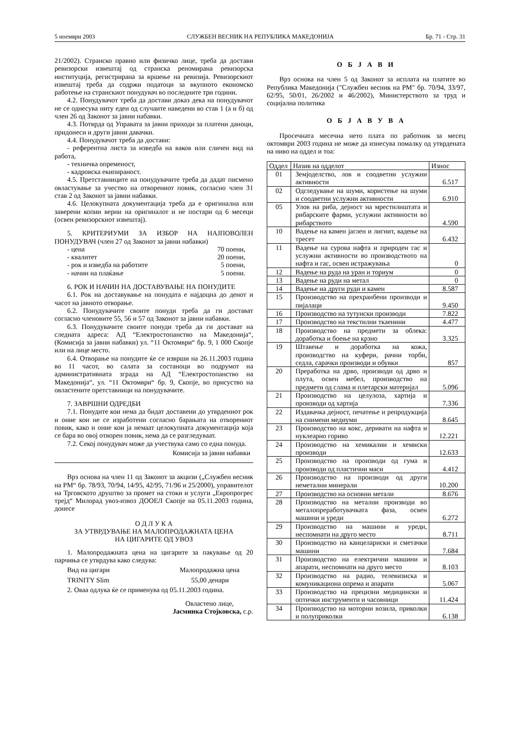5 ноември 2003 СЛУЖБЕН ВЕСНИК НА РЕПУБЛИКА МАКЕДОНИЈА Бр. 71 - Стр. 31
21/2002). Странско правно или физичко лице, треба да достави ревизорски извештај од странска реномирана ревизорска институција, регистрирана за вршење на ревизија. Ревизорскиот извештај треба да содржи податоци за вкупното економско работење на странскиот понудувач во последните три години.
4.2. Понудувачот треба да достави доказ дека на понудувачот не се однесува ниту еден од случаите наведени во став 1 (а и б) од член 26 од Законот за јавни набавки.
4.3. Потврда од Управата за јавни приходи за платени даноци, придонеси и други јавни давачки.
4.4. Понудувачот треба да достави:
- референтна листа за изведба на ваков или сличен вид на работа,
- техничка опременост,
- кадровска екипираност.
4.5. Претставниците на понудувачите треба да дадат писмено овластување за учество на отворениот повик, согласно член 31 став 2 од Законот за јавни набавки.
4.6. Целокупната документација треба да е оригинална или заверени копии верни на оригиналот и не постари од 6 месеци (освен ревизорскиот извештај).
5. КРИТЕРИУМИ ЗА ИЗБОР НА НАЈПОВОЛЕН ПОНУДУВАЧ (член 27 од Законот за јавни набавки)
- цена 70 поени,
- квалитет 20 поени,
- рок и изведба на работите 5 поени,
- начин на плаќање 5 поени.
6. РОК И НАЧИН НА ДОСТАВУВАЊЕ НА ПОНУДИТЕ
6.1. Рок на доставување на понудата е најдоцна до денот и часот на јавното отворање.
6.2. Понудувачите своите понуди треба да ги достават согласно членовите 55, 56 и 57 од Законот за јавни набавки.
6.3. Понудувачите своите понуди треба да ги достават на следната адреса: АД “Електростопанство на Македонија“, (Комисија за јавни набавки) ул. “11 Октомври“ бр. 9, 1 000 Скопје или на лице место.
6.4. Отворање на понудите ќе се изврши на 26.11.2003 година во 11 часот, во салата за состаноци во подрумот на административната зграда на АД “Електростопанство на Македонија“, ул. “11 Октомври“ бр. 9, Скопје, во присуство на овластените претставници на понудувачите.
7. ЗАВРШНИ ОДРЕДБИ
7.1. Понудите кои нема да бидат доставени до утврдениот рок и оние кои не се изработени согласно барањата на отворениот повик, како и оние кои ја немаат целокупната документација која се бара во овој отворен повик, нема да се разгледуваат.
7.2. Секој понудувач може да учествува само со една понуда.
Комисија за јавни набавки
Врз основа на член 11 од Законот за акцизи („Службен весник на РМ“ бр. 78/93, 70/94, 14/95, 42/95, 71/96 и 25/2000), управителот на Трговското друштво за промет на стоки и услуги „Европрогрес трејд“ Милорад увоз-извоз ДООЕЛ Скопје на 05.11.2003 година, донесе
О Д Л У К А
ЗА УТВРДУВАЊЕ НА МАЛОПРОДАЖНАТА ЦЕНА
НА ЦИГАРИТЕ ОД УВОЗ
1. Малопродажната цена на цигарите за пакување од 20 парчиња се утврдува како следува:
Вид на цигари Малопродажна цена
TRINITY Slim 55,00 денари
2. Оваа одлука ќе се применува од 05.11.2003 година.
Овластено лице,
Јасминка Стојковска, с.р.
О Б Ј А В И
Врз основа на член 5 од Законот за исплата на платите во Република Македонија ("Службен весник на РМ" бр. 70/94, 33/97, 62/95, 50/01, 26/2002 и 46/2002), Министерството за труд и социјална политика
О Б Ј А В У В А
Просечната месечна нето плата по работник за месец октомври 2003 година не може да изнесува помалку од утврдената на ниво на оддел и тоа:
| Оддел | Назив на одделот | Износ |
| --- | --- | --- |
| 01 | Земјоделство, лов и соодветни услужни активности | 6.517 |
| 02 | Одгледување на шуми, користење на шуми и соодветни услужни активности | 6.910 |
| 05 | Улов на риба, дејност на мрестилиштата и рибарските фарми, услужни активности во рибарството | 4.590 |
| 10 | Вадење на камен јаглен и лигнит, вадење на тресет | 6.432 |
| 11 | Вадење на сурова нафта и природен гас и услужни активности во производството на нафта и гас, освен истражувања | 0 |
| 12 | Вадење на руда на уран и ториум | 0 |
| 13 | Вадење на руди на метал | 0 |
| 14 | Вадење на други руди и камен | 8.587 |
| 15 | Производство на прехранбени производи и пијалаци | 9.450 |
| 16 | Производство на тутунски производи | 7.822 |
| 17 | Производство на текстилни ткаенини | 4.477 |
| 18 | Производство на предмети за облека: доработка и боење на крзно | 3.325 |
| 19 | Штавење и доработка на кожа, производство на куфери, рачни торби, седла, сарачки производи и обувки | 857 |
| 20 | Преработка на дрво, производи од дрво и плута, освен мебел, производство на предмети од слама и плетарски материјал | 5.096 |
| 21 | Производство на целулоза, хартија и производи од хартија | 7.336 |
| 22 | Издавачка дејност, печатење и репродукција на снимени медиуми | 8.645 |
| 23 | Производство на кокс, деривати на нафта и нуклеарно гориво | 12.221 |
| 24 | Производство на хемикалии и хемиски производи | 12.633 |
| 25 | Производство на производи од гума и производи од пластични маси | 4.412 |
| 26 | Производство на производи од други неметални минерали | 10.200 |
| 27 | Производство на основни метали | 8.676 |
| 28 | Производство на метални производи во металопреработувачката фаза, освен машини и уреди | 6.272 |
| 29 | Производство на машини и уреди, неспомнати на друго место | 8.711 |
| 30 | Производство на канцелариски и сметачки машини | 7.684 |
| 31 | Производство на електрични машини и апарати, неспомнати на друго место | 8.103 |
| 32 | Производство на радио, телевизиска и комуникациона опрема и апарати | 5.067 |
| 33 | Производство на прецизни медицински и оптички инструменти и часовници | 11.424 |
| 34 | Производство на моторни возила, приколки и полуприколки | 6.138 |